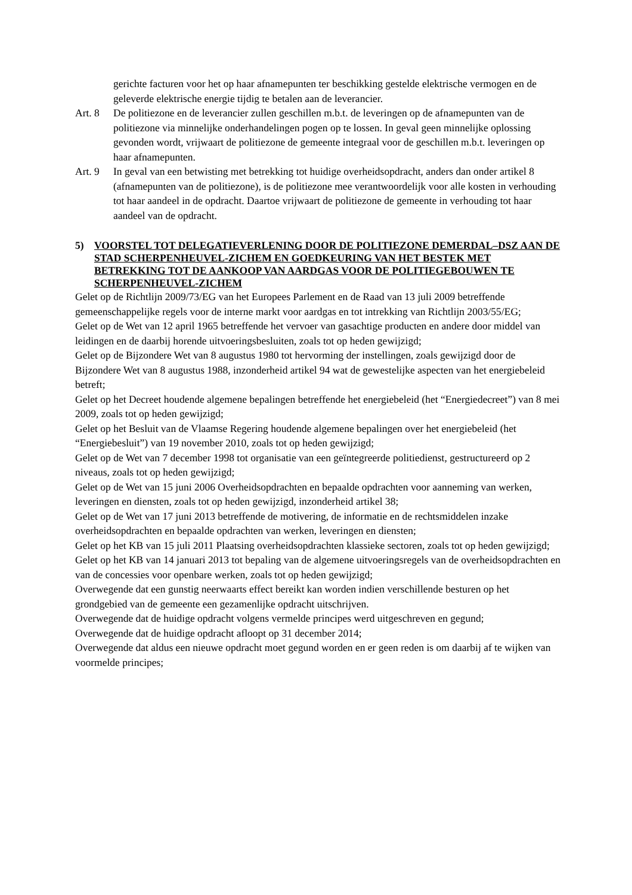gerichte facturen voor het op haar afnamepunten ter beschikking gestelde elektrische vermogen en de geleverde elektrische energie tijdig te betalen aan de leverancier.
Art. 8 De politiezone en de leverancier zullen geschillen m.b.t. de leveringen op de afnamepunten van de politiezone via minnelijke onderhandelingen pogen op te lossen. In geval geen minnelijke oplossing gevonden wordt, vrijwaart de politiezone de gemeente integraal voor de geschillen m.b.t. leveringen op haar afnamepunten.
Art. 9 In geval van een betwisting met betrekking tot huidige overheidsopdracht, anders dan onder artikel 8 (afnamepunten van de politiezone), is de politiezone mee verantwoordelijk voor alle kosten in verhouding tot haar aandeel in de opdracht. Daartoe vrijwaart de politiezone de gemeente in verhouding tot haar aandeel van de opdracht.
5) VOORSTEL TOT DELEGATIEVERLENING DOOR DE POLITIEZONE DEMERDAL–DSZ AAN DE STAD SCHERPENHEUVEL-ZICHEM EN GOEDKEURING VAN HET BESTEK MET BETREKKING TOT DE AANKOOP VAN AARDGAS VOOR DE POLITIEGEBOUWEN TE SCHERPENHEUVEL-ZICHEM
Gelet op de Richtlijn 2009/73/EG van het Europees Parlement en de Raad van 13 juli 2009 betreffende gemeenschappelijke regels voor de interne markt voor aardgas en tot intrekking van Richtlijn 2003/55/EG;
Gelet op de Wet van 12 april 1965 betreffende het vervoer van gasachtige producten en andere door middel van leidingen en de daarbij horende uitvoeringsbesluiten, zoals tot op heden gewijzigd;
Gelet op de Bijzondere Wet van 8 augustus 1980 tot hervorming der instellingen, zoals gewijzigd door de Bijzondere Wet van 8 augustus 1988, inzonderheid artikel 94 wat de gewestelijke aspecten van het energiebeleid betreft;
Gelet op het Decreet houdende algemene bepalingen betreffende het energiebeleid (het “Energiedecreet”) van 8 mei 2009, zoals tot op heden gewijzigd;
Gelet op het Besluit van de Vlaamse Regering houdende algemene bepalingen over het energiebeleid (het “Energiebesluit”) van 19 november 2010, zoals tot op heden gewijzigd;
Gelet op de Wet van 7 december 1998 tot organisatie van een geïntegreerde politiedienst, gestructureerd op 2 niveaus, zoals tot op heden gewijzigd;
Gelet op de Wet van 15 juni 2006 Overheidsopdrachten en bepaalde opdrachten voor aanneming van werken, leveringen en diensten, zoals tot op heden gewijzigd, inzonderheid artikel 38;
Gelet op de Wet van 17 juni 2013 betreffende de motivering, de informatie en de rechtsmiddelen inzake overheidsopdrachten en bepaalde opdrachten van werken, leveringen en diensten;
Gelet op het KB van 15 juli 2011 Plaatsing overheidsopdrachten klassieke sectoren, zoals tot op heden gewijzigd;
Gelet op het KB van 14 januari 2013 tot bepaling van de algemene uitvoeringsregels van de overheidsopdrachten en van de concessies voor openbare werken, zoals tot op heden gewijzigd;
Overwegende dat een gunstig neerwaarts effect bereikt kan worden indien verschillende besturen op het grondgebied van de gemeente een gezamenlijke opdracht uitschrijven.
Overwegende dat de huidige opdracht volgens vermelde principes werd uitgeschreven en gegund;
Overwegende dat de huidige opdracht afloopt op 31 december 2014;
Overwegende dat aldus een nieuwe opdracht moet gegund worden en er geen reden is om daarbij af te wijken van voormelde principes;